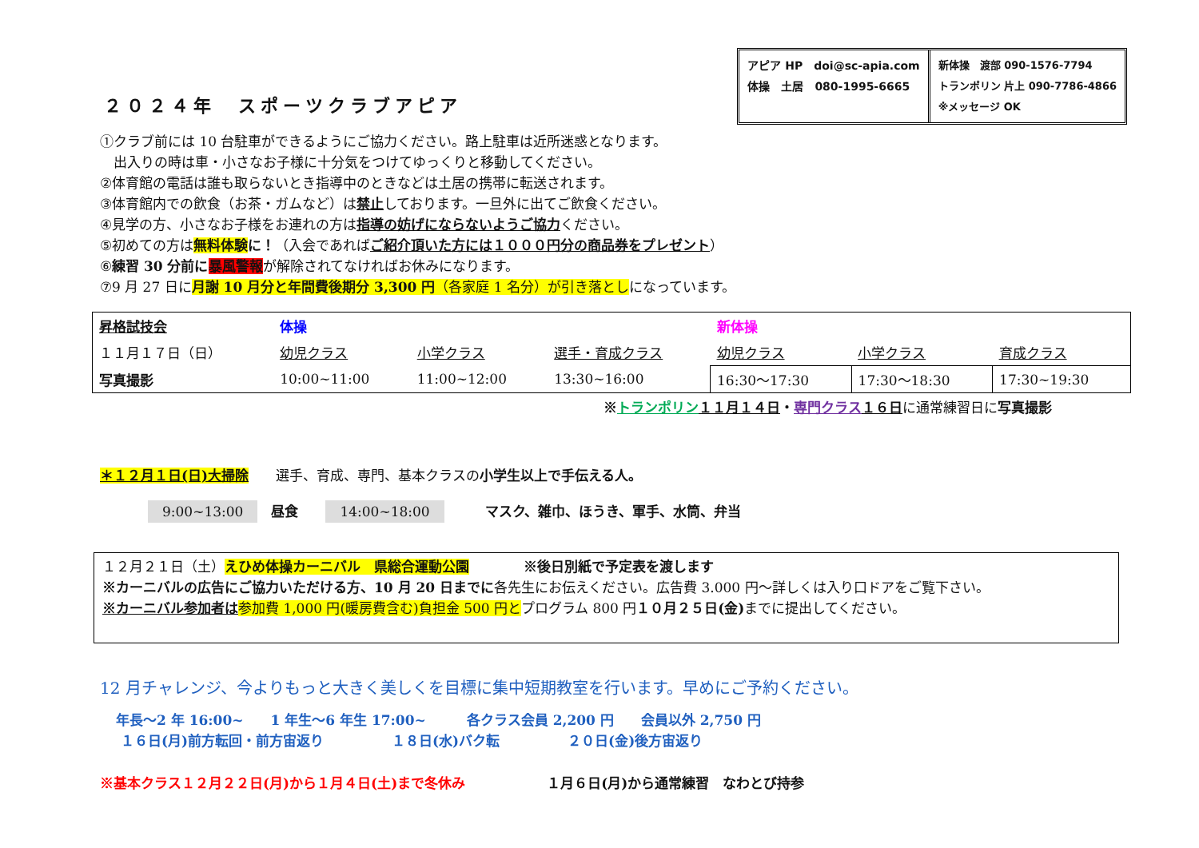２０２４年　スポーツクラブアピア
アピア HP　doi@sc-apia.com
体操　土居　080-1995-6665
新体操　渡部 090-1576-7794
トランポリン 片上 090-7786-4866
※メッセージ OK
①クラブ前には 10 台駐車ができるようにご協力ください。路上駐車は近所迷惑となります。
　出入りの時は車・小さなお子様に十分気をつけてゆっくりと移動してください。
②体育館の電話は誰も取らないとき指導中のときなどは土居の携帯に転送されます。
③体育館内での飲食（お茶・ガムなど）は禁止しております。一旦外に出てご飲食ください。
④見学の方、小さなお子様をお連れの方は指導の妨げにならないようご協力ください。
⑤初めての方は無料体験 に！（入会であればご紹介頂いた方には１０００円分の商品券をプレゼント）
⑥練習 30 分前に 暴風警報が解除されてなければお休みになります。
⑦9 月 27 日に月謝 10 月分と年間費後期分 3,300 円（各家庭 1 名分）が引き落としになっています。
| 昇格試技会 | 体操 | | | 新体操 | | |
| １１月１７日（日） | 幼児クラス | 小学クラス | 選手・育成クラス | 幼児クラス | 小学クラス | 育成クラス |
| 写真撮影 | 10:00~11:00 | 11:00~12:00 | 13:30~16:00 | 16:30～17:30 | 17:30～18:30 | 17:30~19:30 |
※トランポリン １１月１４日・専門クラス １６日に通常練習日に写真撮影
＊１２月１日(日)大掃除　　選手、育成、専門、基本クラスの小学生以上で手伝える人。
9:00~13:00　昼食　　14:00~18:00　　　マスク、雑巾、ほうき、軍手、水筒、弁当
| １２月２１日（土） えひめ体操カーニバル 県総合運動公園 ※後日別紙で予定表を渡します ※カーニバルの広告にご協力いただける方、10 月 20 日までに 各先生にお伝えください。広告費 3.000 円～詳しくは入り口ドアをご覧下さい。 ※カーニバル参加者は 参加費 1,000 円(暖房費含む)負担金 500 円と プログラム 800 円 １０月２５日(金) までに提出してください。 |
12 月チャレンジ、今よりもっと大きく美しくを目標に集中短期教室を行います。早めにご予約ください。
年長～2 年 16:00~　　1 年生～6 年生 17:00~　　　各クラス会員 2,200 円　　会員以外 2,750 円
１６日(月)前方転回・前方宙返り　　　　　１８日(水)バク転　　　　　２０日(金)後方宙返り
※基本クラス１２月２２日(月)から１月４日(土)まで冬休み　　　　　　１月６日(月)から通常練習　なわとび持参